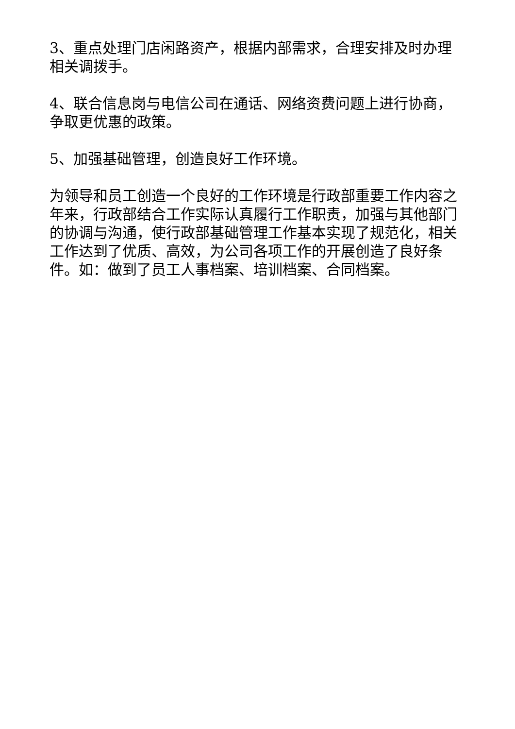3、重点处理门店闲路资产，根据内部需求，合理安排及时办理相关调拨手。
4、联合信息岗与电信公司在通话、网络资费问题上进行协商，争取更优惠的政策。
5、加强基础管理，创造良好工作环境。
为领导和员工创造一个良好的工作环境是行政部重要工作内容之年来，行政部结合工作实际认真履行工作职责，加强与其他部门的协调与沟通，使行政部基础管理工作基本实现了规范化，相关工作达到了优质、高效，为公司各项工作的开展创造了良好条件。如：做到了员工人事档案、培训档案、合同档案。